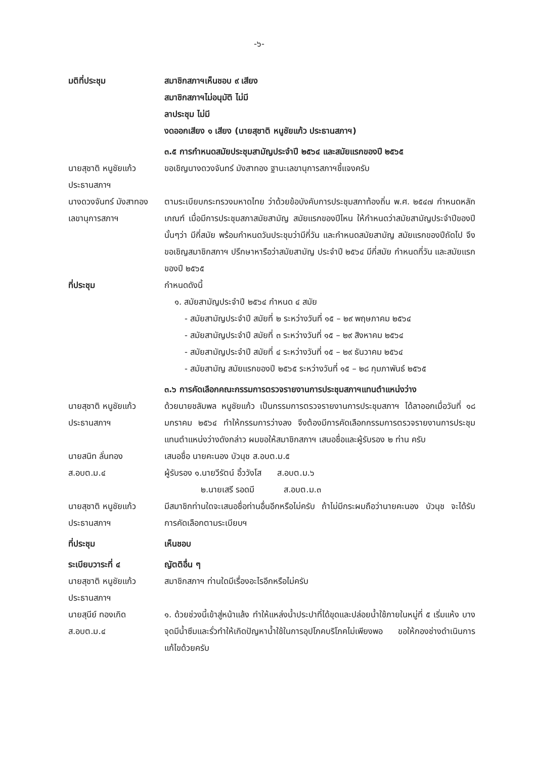-๖-
มติที่ประชุม สมาชิกสภาฯเห็นชอบ ๙ เสียง
สมาชิกสภาฯไม่อนุมัติ ไม่มี
ลาประชุม ไม่มี
งดออกเสียง ๑ เสียง (นายสุชาติ หนูชัยแก้ว ประธานสภาฯ)
๓.๕ การกำหนดสมัยประชุมสามัญประจำปี ๒๕๖๔ และสมัยแรกของปี ๒๕๖๕
นายสุชาติ หนูชัยแก้ว
ประธานสภาฯ
ขอเชิญนางดวงจันทร์ มังสาทอง ฐานะเลขานุการสภาฯชี้แจงครับ
นางดวงจันทร์ มังสาทอง
เลขานุการสภาฯ
ตามระเบียบกระทรวงมหาดไทย ว่าด้วยข้อบังคับการประชุมสภาท้องถิ่น พ.ศ. ๒๕๔๗ กำหนดหลักเกณฑ์ เมื่อมีการประชุมสภาสมัยสามัญ สมัยแรกของปีไหน ให้กำหนดว่าสมัยสามัญประจำปีของปีนั้นๆว่า มีกี่สมัย พร้อมกำหนดวันประชุมว่ามีกี่วัน และกำหนดสมัยสามัญ สมัยแรกของปีถัดไป จึงขอเชิญสมาชิกสภาฯ ปรึกษาหารือว่าสมัยสามัญ ประจำปี ๒๕๖๔ มีกี่สมัย กำหนดกี่วัน และสมัยแรกของปี ๒๕๖๕
ที่ประชุม กำหนดดังนี้
๑. สมัยสามัญประจำปี ๒๕๖๔ กำหนด ๔ สมัย
- สมัยสามัญประจำปี สมัยที่ ๒ ระหว่างวันที่ ๑๕ – ๒๙ พฤษภาคม ๒๕๖๔
- สมัยสามัญประจำปี สมัยที่ ๓ ระหว่างวันที่ ๑๕ – ๒๙ สิงหาคม ๒๕๖๔
- สมัยสามัญประจำปี สมัยที่ ๔ ระหว่างวันที่ ๑๕ – ๒๙ ธันวาคม ๒๕๖๔
- สมัยสามัญ สมัยแรกของปี ๒๕๖๕ ระหว่างวันที่ ๑๕ – ๒๘ กุมภาพันธ์ ๒๕๖๕
๓.๖ การคัดเลือกคณะกรรมการตรวจรายงานการประชุมสภาฯแทนตำแหน่งว่าง
นายสุชาติ หนูชัยแก้ว
ประธานสภาฯ
ด้วยนายชลัมพล หนูชัยแก้ว เป็นกรรมการตรวจรายงานการประชุมสภาฯ ได้ลาออกเมื่อวันที่ ๑๘ มกราคม ๒๕๖๔ ทำให้กรรมการว่างลง จึงต้องมีการคัดเลือกกรรมการตรวจรายงานการประชุมแทนตำแหน่งว่างดังกล่าว ผมขอให้สมาชิกสภาฯ เสนอชื่อและผู้รับรอง ๒ ท่าน ครับ
นายสนิท ลั่นทอง
ส.อบต.ม.๔
เสนอชื่อ นายคะนอง บัวนุช ส.อบต.ม.๕
ผู้รับรอง ๑.นายวีรัตน์ อิ้ววังโส ส.อบต.ม.๖
๒.นายเสรี รอดมี ส.อบต.ม.๓
นายสุชาติ หนูชัยแก้ว
ประธานสภาฯ
มีสมาชิกท่านใดจะเสนอชื่อท่านอื่นอีกหรือไม่ครับ ถ้าไม่มีกระผมถือว่านายคะนอง บัวนุช จะได้รับการคัดเลือกตามระเบียบฯ
ที่ประชุม เห็นชอบ
ระเบียบวาระที่ ๔ ญัตติอื่น ๆ
นายสุชาติ หนูชัยแก้ว
ประธานสภาฯ
สมาชิกสภาฯ ท่านใดมีเรื่องอะไรอีกหรือไม่ครับ
นายสุนีย์ ทองเกิด
ส.อบต.ม.๔
๑. ด้วยช่วงนี้เข้าสู่หน้าแล้ง ทำให้แหล่งน้ำประปาที่ได้ขุดและปล่อยน้ำใช้ภายในหมู่ที่ ๕ เริ่มแห้ง บางจุดมีน้ำซึมและรั่วทำให้เกิดปัญหาน้ำใช้ในการอุปโภคบริโภคไม่เพียงพอ ขอให้กองช่างดำเนินการแก้ไขด้วยครับ